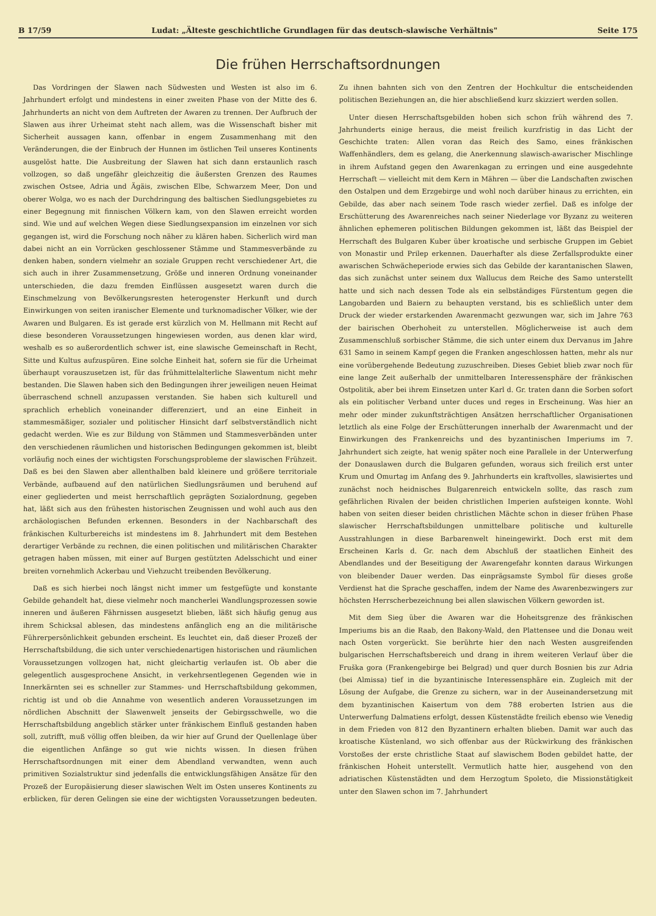B 17/59 Ludat: „Älteste geschichtliche Grundlagen für das deutsch-slawische Verhältnis" Seite 175
Die frühen Herrschaftsordnungen
Das Vordringen der Slawen nach Südwesten und Westen ist also im 6. Jahrhundert erfolgt und mindestens in einer zweiten Phase von der Mitte des 6. Jahrhunderts an nicht von dem Auftreten der Awaren zu trennen. Der Aufbruch der Slawen aus ihrer Urheimat steht nach allem, was die Wissenschaft bisher mit Sicherheit aussagen kann, offenbar in engem Zusammenhang mit den Veränderungen, die der Einbruch der Hunnen im östlichen Teil unseres Kontinents ausgelöst hatte. Die Ausbreitung der Slawen hat sich dann erstaunlich rasch vollzogen, so daß ungefähr gleichzeitig die äußersten Grenzen des Raumes zwischen Ostsee, Adria und Ägäis, zwischen Elbe, Schwarzem Meer, Don und oberer Wolga, wo es nach der Durchdringung des baltischen Siedlungsgebietes zu einer Begegnung mit finnischen Völkern kam, von den Slawen erreicht worden sind. Wie und auf welchen Wegen diese Siedlungsexpansion im einzelnen vor sich gegangen ist, wird die Forschung noch näher zu klären haben. Sicherlich wird man dabei nicht an ein Vorrücken geschlossener Stämme und Stammesverbände zu denken haben, sondern vielmehr an soziale Gruppen recht verschiedener Art, die sich auch in ihrer Zusammensetzung, Größe und inneren Ordnung voneinander unterschieden, die dazu fremden Einflüssen ausgesetzt waren durch die Einschmelzung von Bevölkerungsresten heterogenster Herkunft und durch Einwirkungen von seiten iranischer Elemente und turknomadischer Völker, wie der Awaren und Bulgaren. Es ist gerade erst kürzlich von M. Hellmann mit Recht auf diese besonderen Voraussetzungen hingewiesen worden, aus denen klar wird, weshalb es so außerordentlich schwer ist, eine slawische Gemeinschaft in Recht, Sitte und Kultus aufzuspüren. Eine solche Einheit hat, sofern sie für die Urheimat überhaupt vorauszusetzen ist, für das frühmittelalterliche Slawentum nicht mehr bestanden. Die Slawen haben sich den Bedingungen ihrer jeweiligen neuen Heimat überraschend schnell anzupassen verstanden. Sie haben sich kulturell und sprachlich erheblich voneinander differenziert, und an eine Einheit in stammesmäßiger, sozialer und politischer Hinsicht darf selbstverständlich nicht gedacht werden. Wie es zur Bildung von Stämmen und Stammesverbänden unter den verschiedenen räumlichen und historischen Bedingungen gekommen ist, bleibt vorläufig noch eines der wichtigsten Forschungsprobleme der slawischen Frühzeit. Daß es bei den Slawen aber allenthalben bald kleinere und größere territoriale Verbände, aufbauend auf den natürlichen Siedlungsräumen und beruhend auf einer gegliederten und meist herrschaftlich geprägten Sozialordnung, gegeben hat, läßt sich aus den frühesten historischen Zeugnissen und wohl auch aus den archäologischen Befunden erkennen. Besonders in der Nachbarschaft des fränkischen Kulturbereichs ist mindestens im 8. Jahrhundert mit dem Bestehen derartiger Verbände zu rechnen, die einen politischen und militärischen Charakter getragen haben müssen, mit einer auf Burgen gestützten Adelsschicht und einer breiten vornehmlich Ackerbau und Viehzucht treibenden Bevölkerung.
Daß es sich hierbei noch längst nicht immer um festgefügte und konstante Gebilde gehandelt hat, diese vielmehr noch mancherlei Wandlungsprozessen sowie inneren und äußeren Fährnissen ausgesetzt blieben, läßt sich häufig genug aus ihrem Schicksal ablesen, das mindestens anfänglich eng an die militärische Führerpersönlichkeit gebunden erscheint. Es leuchtet ein, daß dieser Prozeß der Herrschaftsbildung, die sich unter verschiedenartigen historischen und räumlichen Voraussetzungen vollzogen hat, nicht gleichartig verlaufen ist. Ob aber die gelegentlich ausgesprochene Ansicht, in verkehrsentlegenen Gegenden wie in Innerkärnten sei es schneller zur Stammes- und Herrschaftsbildung gekommen, richtig ist und ob die Annahme von wesentlich anderen Voraussetzungen im nördlichen Abschnitt der Slawenwelt jenseits der Gebirgsschwelle, wo die Herrschaftsbildung angeblich stärker unter fränkischem Einfluß gestanden haben soll, zutrifft, muß völlig offen bleiben, da wir hier auf Grund der Quellenlage über die eigentlichen Anfänge so gut wie nichts wissen. In diesen frühen Herrschaftsordnungen mit einer dem Abendland verwandten, wenn auch primitiven Sozialstruktur sind jedenfalls die entwicklungsfähigen Ansätze für den Prozeß der Europäisierung dieser slawischen Welt im Osten unseres Kontinents zu erblicken, für deren Gelingen sie eine der wichtigsten Voraussetzungen bedeuten. Zu ihnen bahnten sich von den Zentren der Hochkultur die entscheidenden politischen Beziehungen an, die hier abschließend kurz skizziert werden sollen.
Unter diesen Herrschaftsgebilden hoben sich schon früh während des 7. Jahrhunderts einige heraus, die meist freilich kurzfristig in das Licht der Geschichte traten: Allen voran das Reich des Samo, eines fränkischen Waffenhändlers, dem es gelang, die Anerkennung slawisch-awarischer Mischlinge in ihrem Aufstand gegen den Awarenkagan zu erringen und eine ausgedehnte Herrschaft — vielleicht mit dem Kern in Mähren — über die Landschaften zwischen den Ostalpen und dem Erzgebirge und wohl noch darüber hinaus zu errichten, ein Gebilde, das aber nach seinem Tode rasch wieder zerfiel. Daß es infolge der Erschütterung des Awarenreiches nach seiner Niederlage vor Byzanz zu weiteren ähnlichen ephemeren politischen Bildungen gekommen ist, läßt das Beispiel der Herrschaft des Bulgaren Kuber über kroatische und serbische Gruppen im Gebiet von Monastir und Prilep erkennen. Dauerhafter als diese Zerfallsprodukte einer awarischen Schwächeperiode erwies sich das Gebilde der karantanischen Slawen, das sich zunächst unter seinem dux Wallucus dem Reiche des Samo unterstellt hatte und sich nach dessen Tode als ein selbständiges Fürstentum gegen die Langobarden und Baiern zu behaupten verstand, bis es schließlich unter dem Druck der wieder erstarkenden Awarenmacht gezwungen war, sich im Jahre 763 der bairischen Oberhoheit zu unterstellen. Möglicherweise ist auch dem Zusammenschluß sorbischer Stämme, die sich unter einem dux Dervanus im Jahre 631 Samo in seinem Kampf gegen die Franken angeschlossen hatten, mehr als nur eine vorübergehende Bedeutung zuzuschreiben. Dieses Gebiet blieb zwar noch für eine lange Zeit außerhalb der unmittelbaren Interessensphäre der fränkischen Ostpolitik, aber bei ihrem Einsetzen unter Karl d. Gr. traten dann die Sorben sofort als ein politischer Verband unter duces und reges in Erscheinung. Was hier an mehr oder minder zukunftsträchtigen Ansätzen herrschaftlicher Organisationen letztlich als eine Folge der Erschütterungen innerhalb der Awarenmacht und der Einwirkungen des Frankenreichs und des byzantinischen Imperiums im 7. Jahrhundert sich zeigte, hat wenig später noch eine Parallele in der Unterwerfung der Donauslawen durch die Bulgaren gefunden, woraus sich freilich erst unter Krum und Omurtag im Anfang des 9. Jahrhunderts ein kraftvolles, slawisiertes und zunächst noch heidnisches Bulgarenreich entwickeln sollte, das rasch zum gefährlichen Rivalen der beiden christlichen Imperien aufsteigen konnte. Wohl haben von seiten dieser beiden christlichen Mächte schon in dieser frühen Phase slawischer Herrschaftsbildungen unmittelbare politische und kulturelle Ausstrahlungen in diese Barbarenwelt hineingewirkt. Doch erst mit dem Erscheinen Karls d. Gr. nach dem Abschluß der staatlichen Einheit des Abendlandes und der Beseitigung der Awarengefahr konnten daraus Wirkungen von bleibender Dauer werden. Das einprägsamste Symbol für dieses große Verdienst hat die Sprache geschaffen, indem der Name des Awarenbezwingers zur höchsten Herrscherbezeichnung bei allen slawischen Völkern geworden ist.
Mit dem Sieg über die Awaren war die Hoheitsgrenze des fränkischen Imperiums bis an die Raab, den Bakony-Wald, den Plattensee und die Donau weit nach Osten vorgerückt. Sie berührte hier den nach Westen ausgreifenden bulgarischen Herrschaftsbereich und drang in ihrem weiteren Verlauf über die Fruška gora (Frankengebirge bei Belgrad) und quer durch Bosnien bis zur Adria (bei Almissa) tief in die byzantinische Interessensphäre ein. Zugleich mit der Lösung der Aufgabe, die Grenze zu sichern, war in der Auseinandersetzung mit dem byzantinischen Kaisertum von dem 788 eroberten Istrien aus die Unterwerfung Dalmatiens erfolgt, dessen Küstenstädte freilich ebenso wie Venedig in dem Frieden von 812 den Byzantinern erhalten blieben. Damit war auch das kroatische Küstenland, wo sich offenbar aus der Rückwirkung des fränkischen Vorstoßes der erste christliche Staat auf slawischem Boden gebildet hatte, der fränkischen Hoheit unterstellt. Vermutlich hatte hier, ausgehend von den adriatischen Küstenstädten und dem Herzogtum Spoleto, die Missionstätigkeit unter den Slawen schon im 7. Jahrhundert